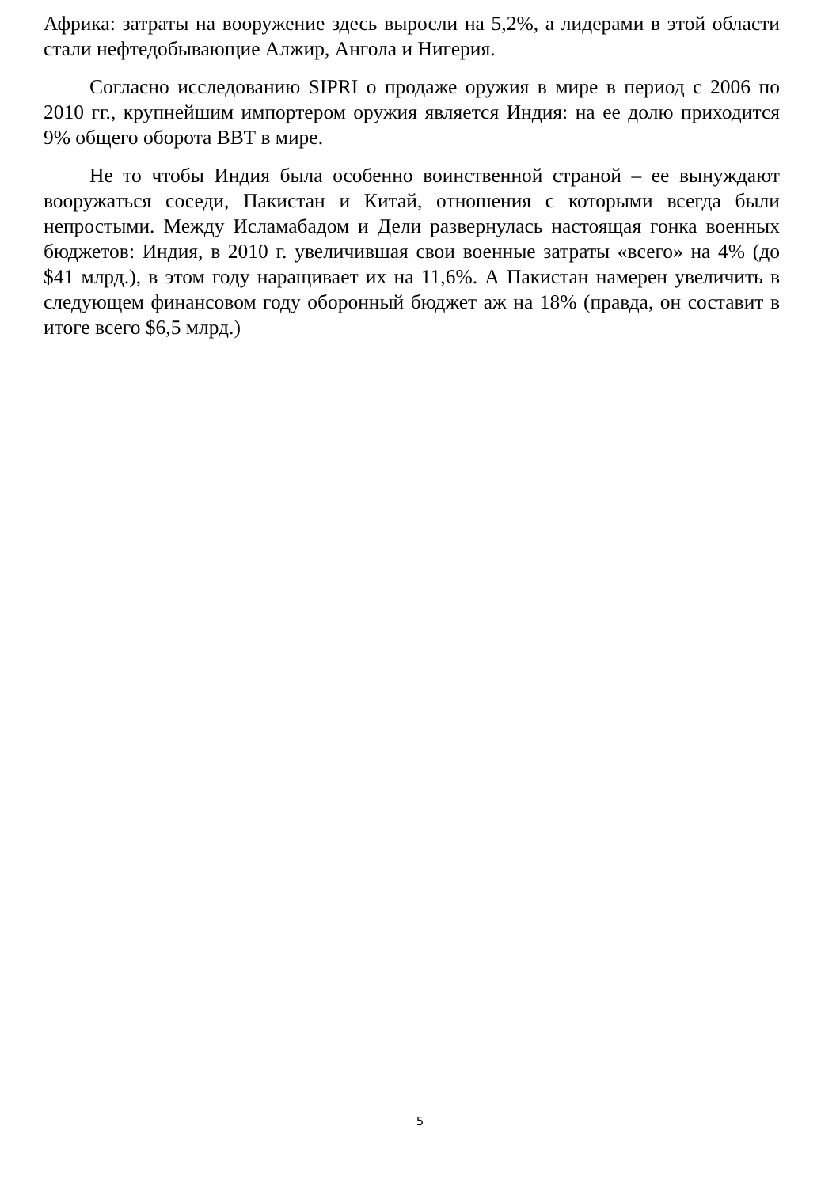Африка: затраты на вооружение здесь выросли на 5,2%, а лидерами в этой области стали нефтедобывающие Алжир, Ангола и Нигерия.
Согласно исследованию SIPRI о продаже оружия в мире в период с 2006 по 2010 гг., крупнейшим импортером оружия является Индия: на ее долю приходится 9% общего оборота ВВТ в мире.
Не то чтобы Индия была особенно воинственной страной – ее вынуждают вооружаться соседи, Пакистан и Китай, отношения с которыми всегда были непростыми. Между Исламабадом и Дели развернулась настоящая гонка военных бюджетов: Индия, в 2010 г. увеличившая свои военные затраты «всего» на 4% (до $41 млрд.), в этом году наращивает их на 11,6%. А Пакистан намерен увеличить в следующем финансовом году оборонный бюджет аж на 18% (правда, он составит в итоге всего $6,5 млрд.)
5